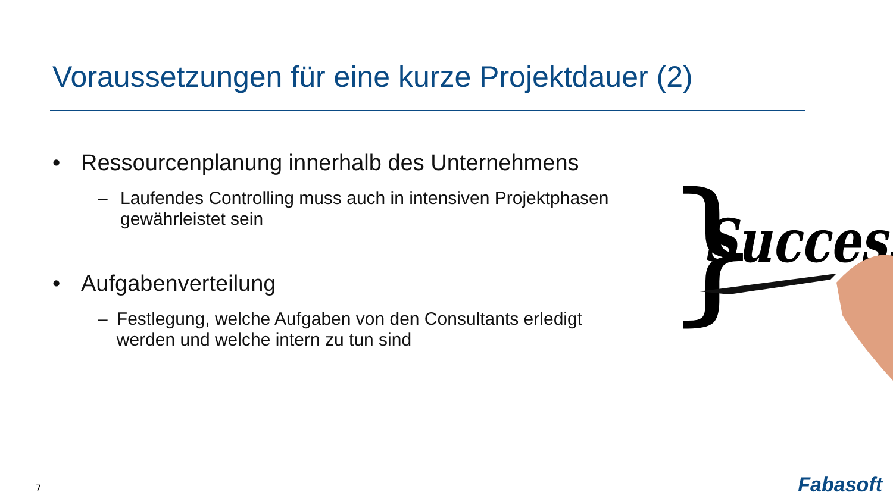Voraussetzungen für eine kurze Projektdauer (2)
• Ressourcenplanung innerhalb des Unternehmens
– Laufendes Controlling muss auch in intensiven Projektphasen gewährleistet sein
• Aufgabenverteilung
– Festlegung, welche Aufgaben von den Consultants erledigt werden und welche intern zu tun sind
}
Success
7 Fabasoft